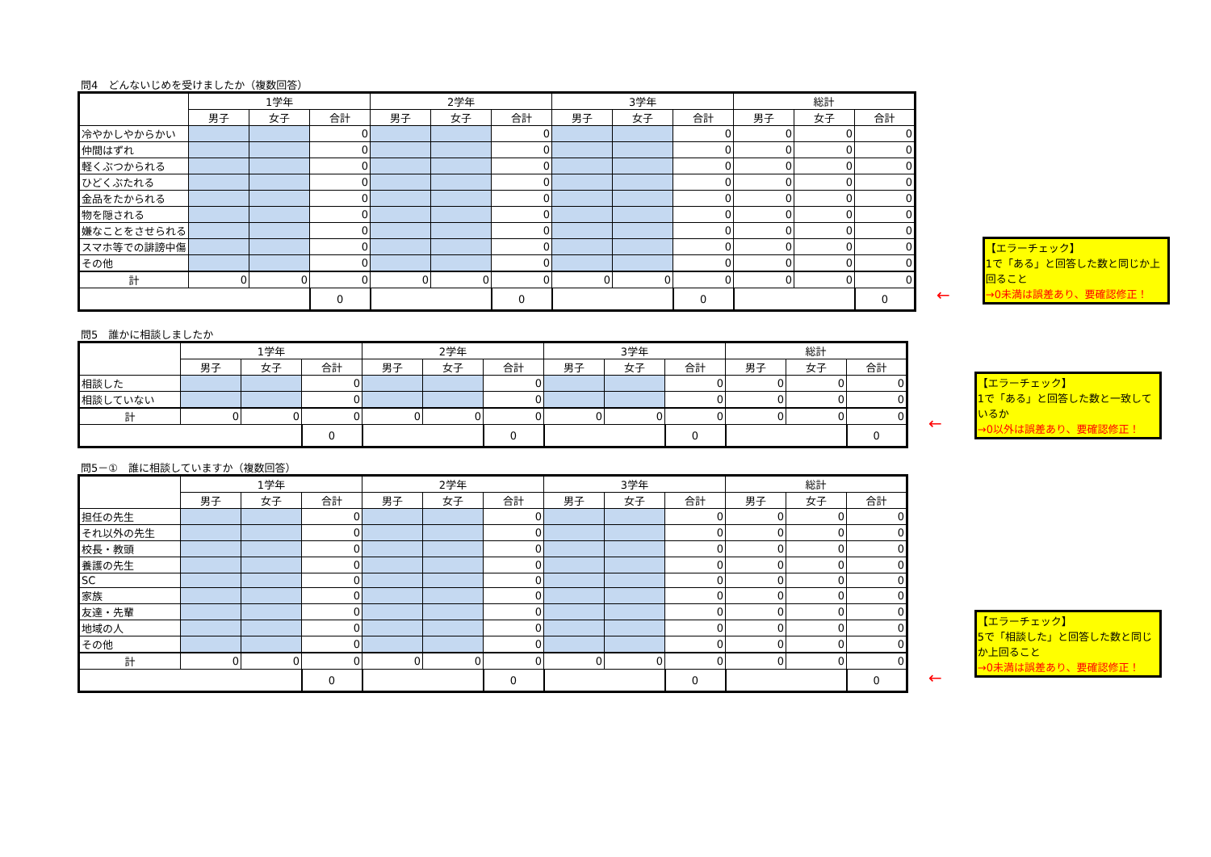問4　どんないじめを受けましたか（複数回答）
| | 1学年 | | | 2学年 | | | 3学年 | | | 総計 | | |
| --- | --- | --- | --- | --- | --- | --- | --- | --- | --- | --- | --- | --- |
| | 男子 | 女子 | 合計 | 男子 | 女子 | 合計 | 男子 | 女子 | 合計 | 男子 | 女子 | 合計 |
| 冷やかしやからかい | | | 0 | | | 0 | | | 0 | 0 | 0 | 0 |
| 仲間はずれ | | | 0 | | | 0 | | | 0 | 0 | 0 | 0 |
| 軽くぶつかられる | | | 0 | | | 0 | | | 0 | 0 | 0 | 0 |
| ひどくぶたれる | | | 0 | | | 0 | | | 0 | 0 | 0 | 0 |
| 金品をたかられる | | | 0 | | | 0 | | | 0 | 0 | 0 | 0 |
| 物を隠される | | | 0 | | | 0 | | | 0 | 0 | 0 | 0 |
| 嫌なことをさせられる | | | 0 | | | 0 | | | 0 | 0 | 0 | 0 |
| スマホ等での誹謗中傷 | | | 0 | | | 0 | | | 0 | 0 | 0 | 0 |
| その他 | | | 0 | | | 0 | | | 0 | 0 | 0 | 0 |
| 計 | 0 | 0 | 0 | 0 | 0 | 0 | 0 | 0 | 0 | 0 | 0 | 0 |
| | | | 0 | | | 0 | | | 0 | | | 0 |
←
【エラーチェック】
1で「ある」と回答した数と同じか上回ること
→0未満は誤差あり、要確認修正！
問5　誰かに相談しましたか
| | 1学年 | | | 2学年 | | | 3学年 | | | 総計 | | |
| --- | --- | --- | --- | --- | --- | --- | --- | --- | --- | --- | --- | --- |
| | 男子 | 女子 | 合計 | 男子 | 女子 | 合計 | 男子 | 女子 | 合計 | 男子 | 女子 | 合計 |
| 相談した | | | 0 | | | 0 | | | 0 | 0 | 0 | 0 |
| 相談していない | | | 0 | | | 0 | | | 0 | 0 | 0 | 0 |
| 計 | 0 | 0 | 0 | 0 | 0 | 0 | 0 | 0 | 0 | 0 | 0 | 0 |
| | | | 0 | | | 0 | | | 0 | | | 0 |
←
【エラーチェック】
1で「ある」と回答した数と一致しているか
→0以外は誤差あり、要確認修正！
問5－①　誰に相談していますか（複数回答）
| | 1学年 | | | 2学年 | | | 3学年 | | | 総計 | | |
| --- | --- | --- | --- | --- | --- | --- | --- | --- | --- | --- | --- | --- |
| | 男子 | 女子 | 合計 | 男子 | 女子 | 合計 | 男子 | 女子 | 合計 | 男子 | 女子 | 合計 |
| 担任の先生 | | | 0 | | | 0 | | | 0 | 0 | 0 | 0 |
| それ以外の先生 | | | 0 | | | 0 | | | 0 | 0 | 0 | 0 |
| 校長・教頭 | | | 0 | | | 0 | | | 0 | 0 | 0 | 0 |
| 養護の先生 | | | 0 | | | 0 | | | 0 | 0 | 0 | 0 |
| SC | | | 0 | | | 0 | | | 0 | 0 | 0 | 0 |
| 家族 | | | 0 | | | 0 | | | 0 | 0 | 0 | 0 |
| 友達・先輩 | | | 0 | | | 0 | | | 0 | 0 | 0 | 0 |
| 地域の人 | | | 0 | | | 0 | | | 0 | 0 | 0 | 0 |
| その他 | | | 0 | | | 0 | | | 0 | 0 | 0 | 0 |
| 計 | 0 | 0 | 0 | 0 | 0 | 0 | 0 | 0 | 0 | 0 | 0 | 0 |
| | | | 0 | | | 0 | | | 0 | | | 0 |
←
【エラーチェック】
5で「相談した」と回答した数と同じか上回ること
→0未満は誤差あり、要確認修正！